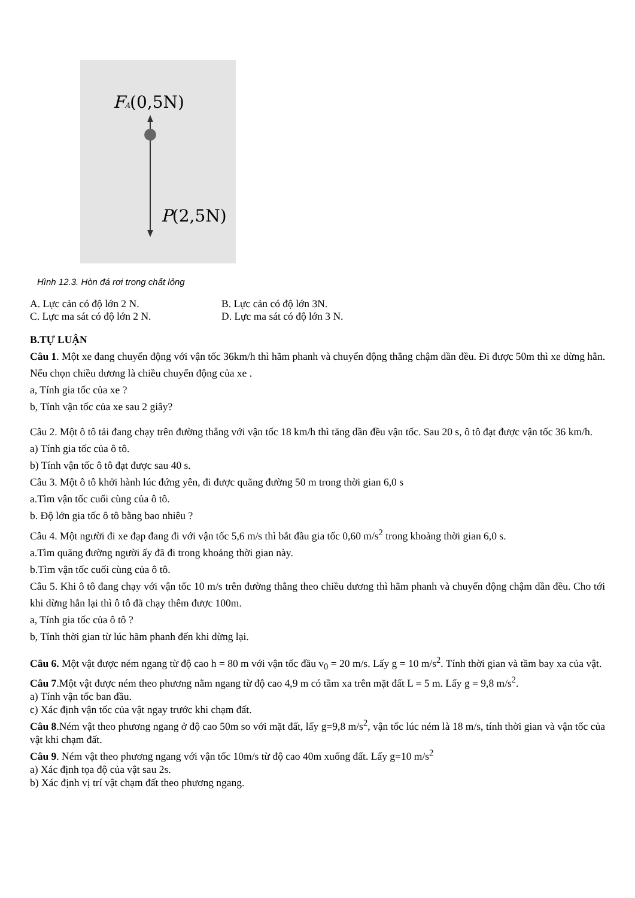FA(0,5N)
P(2,5N)
Hình 12.3. Hòn đá rơi trong chất lỏng
A. Lực cản có độ lớn 2 N. B. Lực cản có độ lớn 3N.
C. Lực ma sát có độ lớn 2 N. D. Lực ma sát có độ lớn 3 N.
B.TỰ LUẬN
Câu 1. Một xe đang chuyển động với vận tốc 36km/h thì hãm phanh và chuyển động thẳng chậm dần đều. Đi được 50m thì xe dừng hẳn. Nếu chọn chiều dương là chiều chuyển động của xe .
a, Tính gia tốc của xe ?
b, Tính vận tốc của xe sau 2 giây?
Câu 2. Một ô tô tải đang chạy trên đường thẳng với vận tốc 18 km/h thì tăng dần đều vận tốc. Sau 20 s, ô tô đạt được vận tốc 36 km/h.
a) Tính gia tốc của ô tô.
b) Tính vận tốc ô tô đạt được sau 40 s.
Câu 3. Một ô tô khởi hành lúc đứng yên, đi được quãng đường 50 m trong thời gian 6,0 s
a.Tìm vận tốc cuối cùng của ô tô.
b. Độ lớn gia tốc ô tô bằng bao nhiêu ?
Câu 4. Một người đi xe đạp đang đi với vận tốc 5,6 m/s thì bắt đầu gia tốc 0,60 m/s<sup>2</sup> trong khoảng thời gian 6,0 s.
a.Tìm quãng đường người ấy đã đi trong khoảng thời gian này.
b.Tìm vận tốc cuối cùng của ô tô.
Câu 5. Khi ô tô đang chạy với vận tốc 10 m/s trên đường thẳng theo chiều dương thì hãm phanh và chuyển động chậm dần đều. Cho tới khi dừng hẳn lại thì ô tô đã chạy thêm được 100m.
a, Tính gia tốc của ô tô ?
b, Tính thời gian từ lúc hãm phanh đến khi dừng lại.
Câu 6. Một vật được ném ngang từ độ cao h = 80 m với vận tốc đầu v<sub>0</sub> = 20 m/s. Lấy g = 10 m/s<sup>2</sup>. Tính thời gian và tầm bay xa của vật.
Câu 7.Một vật được ném theo phương nằm ngang từ độ cao 4,9 m có tầm xa trên mặt đất L = 5 m. Lấy g = 9,8 m/s<sup>2</sup>.
a) Tính vận tốc ban đầu.
c) Xác định vận tốc của vật ngay trước khi chạm đất.
Câu 8.Ném vật theo phương ngang ở độ cao 50m so với mặt đất, lấy g=9,8 m/s<sup>2</sup>, vận tốc lúc ném là 18 m/s, tính thời gian và vận tốc của vật khi chạm đất.
Câu 9. Ném vật theo phương ngang với vận tốc 10m/s từ độ cao 40m xuống đất. Lấy g=10 m/s<sup>2</sup>
a) Xác định tọa độ của vật sau 2s.
b) Xác định vị trí vật chạm đất theo phương ngang.